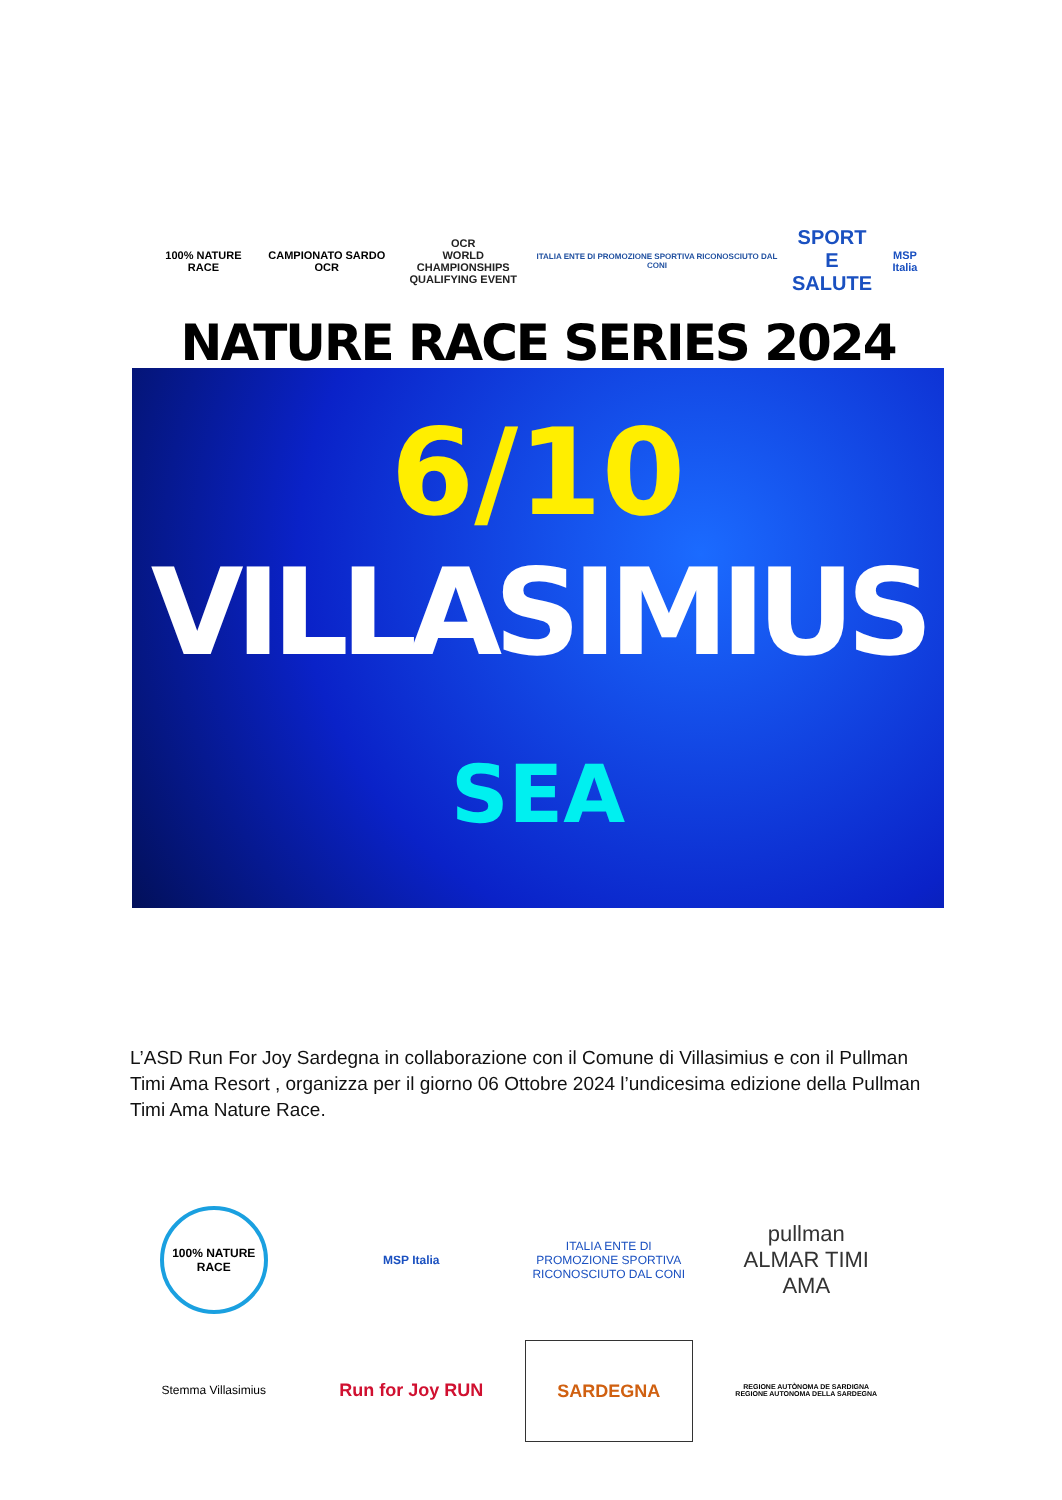100% NATURE RACE CAMPIONATO SARDO OCR
OCR
WORLD CHAMPIONSHIPS
QUALIFYING EVENT
ITALIA ENTE DI PROMOZIONE SPORTIVA RICONOSCIUTO DAL CONI
SPORT
E SALUTE
MSP Italia
NATURE RACE SERIES 2024
6/10
VILLASIMIUS
SEA
L’ASD Run For Joy Sardegna in collaborazione con il Comune di Villasimius e con il Pullman Timi Ama Resort , organizza per il giorno 06 Ottobre 2024 l’undicesima edizione della Pullman Timi Ama Nature Race.
100% NATURE RACE
MSP Italia
ITALIA ENTE DI PROMOZIONE SPORTIVA RICONOSCIUTO DAL CONI
pullman
ALMAR TIMI AMA
Stemma Villasimius
Run for Joy RUN
SARDEGNA
REGIONE AUTÒNOMA DE SARDIGNA
REGIONE AUTONOMA DELLA SARDEGNA